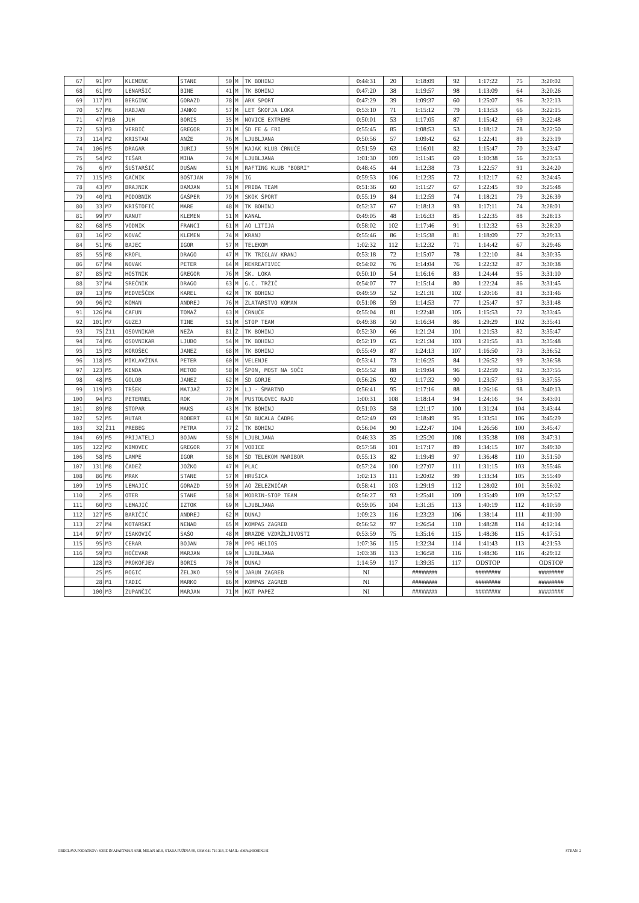| 67 | 91 | M7 | KLEMENC | STANE | 50 | M | TK BOHINJ | 0:44:31 | 20 | 1:18:09 | 92 | 1:17:22 | 75 | 3:20:02 |
| 68 | 61 | M9 | LENARŠIČ | BINE | 41 | M | TK BOHINJ | 0:47:20 | 38 | 1:19:57 | 98 | 1:13:09 | 64 | 3:20:26 |
| 69 | 117 | M1 | BERGINC | GORAZD | 78 | M | ARX SPORT | 0:47:29 | 39 | 1:09:37 | 60 | 1:25:07 | 96 | 3:22:13 |
| 70 | 57 | M6 | HABJAN | JANKO | 57 | M | LET ŠKOFJA LOKA | 0:53:10 | 71 | 1:15:12 | 79 | 1:13:53 | 66 | 3:22:15 |
| 71 | 47 | M10 | JUH | BORIS | 35 | M | NOVICE EXTREME | 0:50:01 | 53 | 1:17:05 | 87 | 1:15:42 | 69 | 3:22:48 |
| 72 | 53 | M3 | VERBIČ | GREGOR | 71 | M | ŠD FE & FRI | 0:55:45 | 85 | 1:08:53 | 53 | 1:18:12 | 78 | 3:22:50 |
| 73 | 114 | M2 | KRISTAN | ANŽE | 76 | M | LJUBLJANA | 0:50:56 | 57 | 1:09:42 | 62 | 1:22:41 | 89 | 3:23:19 |
| 74 | 106 | M5 | DRAGAR | JURIJ | 59 | M | KAJAK KLUB ČRNUČE | 0:51:59 | 63 | 1:16:01 | 82 | 1:15:47 | 70 | 3:23:47 |
| 75 | 54 | M2 | TEŠAR | MIHA | 74 | M | LJUBLJANA | 1:01:30 | 109 | 1:11:45 | 69 | 1:10:38 | 56 | 3:23:53 |
| 76 | 6 | M7 | ŠUŠTARŠIČ | DUŠAN | 51 | M | RAFTING KLUB "BOBRI" | 0:48:45 | 44 | 1:12:38 | 73 | 1:22:57 | 91 | 3:24:20 |
| 77 | 115 | M3 | GAČNIK | BOŠTJAN | 70 | M | IG | 0:59:53 | 106 | 1:12:35 | 72 | 1:12:17 | 62 | 3:24:45 |
| 78 | 43 | M7 | BRAJNIK | DAMJAN | 51 | M | PRIBA TEAM | 0:51:36 | 60 | 1:11:27 | 67 | 1:22:45 | 90 | 3:25:48 |
| 79 | 40 | M1 | PODOBNIK | GAŠPER | 79 | M | SKOK ŠPORT | 0:55:19 | 84 | 1:12:59 | 74 | 1:18:21 | 79 | 3:26:39 |
| 80 | 33 | M7 | KRIŠTOFIČ | MARE | 48 | M | TK BOHINJ | 0:52:37 | 67 | 1:18:13 | 93 | 1:17:11 | 74 | 3:28:01 |
| 81 | 99 | M7 | NANUT | KLEMEN | 51 | M | KANAL | 0:49:05 | 48 | 1:16:33 | 85 | 1:22:35 | 88 | 3:28:13 |
| 82 | 68 | M5 | VODNIK | FRANCI | 61 | M | AO LITIJA | 0:58:02 | 102 | 1:17:46 | 91 | 1:12:32 | 63 | 3:28:20 |
| 83 | 16 | M2 | KOVAČ | KLEMEN | 74 | M | KRANJ | 0:55:46 | 86 | 1:15:38 | 81 | 1:18:09 | 77 | 3:29:33 |
| 84 | 51 | M6 | BAJEC | IGOR | 57 | M | TELEKOM | 1:02:32 | 112 | 1:12:32 | 71 | 1:14:42 | 67 | 3:29:46 |
| 85 | 55 | M8 | KROFL | DRAGO | 47 | M | TK TRIGLAV KRANJ | 0:53:18 | 72 | 1:15:07 | 78 | 1:22:10 | 84 | 3:30:35 |
| 86 | 67 | M4 | NOVAK | PETER | 64 | M | REKREATIVEC | 0:54:02 | 76 | 1:14:04 | 76 | 1:22:32 | 87 | 3:30:38 |
| 87 | 85 | M2 | HOSTNIK | GREGOR | 76 | M | ŠK. LOKA | 0:50:10 | 54 | 1:16:16 | 83 | 1:24:44 | 95 | 3:31:10 |
| 88 | 37 | M4 | SREČNIK | DRAGO | 63 | M | G.C. TRŽIČ | 0:54:07 | 77 | 1:15:14 | 80 | 1:22:24 | 86 | 3:31:45 |
| 89 | 13 | M9 | MEDVEŠČEK | KAREL | 42 | M | TK BOHINJ | 0:49:59 | 52 | 1:21:31 | 102 | 1:20:16 | 81 | 3:31:46 |
| 90 | 96 | M2 | KOMAN | ANDREJ | 76 | M | ZLATARSTVO KOMAN | 0:51:08 | 59 | 1:14:53 | 77 | 1:25:47 | 97 | 3:31:48 |
| 91 | 126 | M4 | CAFUN | TOMAŽ | 63 | M | ČRNUČE | 0:55:04 | 81 | 1:22:48 | 105 | 1:15:53 | 72 | 3:33:45 |
| 92 | 101 | M7 | GUZEJ | TINE | 51 | M | STOP TEAM | 0:49:38 | 50 | 1:16:34 | 86 | 1:29:29 | 102 | 3:35:41 |
| 93 | 75 | Ž11 | OSOVNIKAR | NEŽA | 81 | Ž | TK BOHINJ | 0:52:30 | 66 | 1:21:24 | 101 | 1:21:53 | 82 | 3:35:47 |
| 94 | 74 | M6 | OSOVNIKAR | LJUBO | 54 | M | TK BOHINJ | 0:52:19 | 65 | 1:21:34 | 103 | 1:21:55 | 83 | 3:35:48 |
| 95 | 15 | M3 | KOROŠEC | JANEZ | 68 | M | TK BOHINJ | 0:55:49 | 87 | 1:24:13 | 107 | 1:16:50 | 73 | 3:36:52 |
| 96 | 118 | M5 | MIKLAVŽINA | PETER | 60 | M | VELENJE | 0:53:41 | 73 | 1:16:25 | 84 | 1:26:52 | 99 | 3:36:58 |
| 97 | 123 | M5 | KENDA | METOD | 58 | M | ŠPON, MOST NA SOČI | 0:55:52 | 88 | 1:19:04 | 96 | 1:22:59 | 92 | 3:37:55 |
| 98 | 48 | M5 | GOLOB | JANEZ | 62 | M | ŠD GORJE | 0:56:26 | 92 | 1:17:32 | 90 | 1:23:57 | 93 | 3:37:55 |
| 99 | 119 | M3 | TRŠEK | MATJAŽ | 72 | M | LJ - ŠMARTNO | 0:56:41 | 95 | 1:17:16 | 88 | 1:26:16 | 98 | 3:40:13 |
| 100 | 94 | M3 | PETERNEL | ROK | 70 | M | PUSTOLOVEC RAJD | 1:00:31 | 108 | 1:18:14 | 94 | 1:24:16 | 94 | 3:43:01 |
| 101 | 89 | M8 | STOPAR | MAKS | 43 | M | TK BOHINJ | 0:51:03 | 58 | 1:21:17 | 100 | 1:31:24 | 104 | 3:43:44 |
| 102 | 52 | M5 | RUTAR | ROBERT | 61 | M | ŠD BUCALA ČADRG | 0:52:49 | 69 | 1:18:49 | 95 | 1:33:51 | 106 | 3:45:29 |
| 103 | 32 | Ž11 | PREBEG | PETRA | 77 | Ž | TK BOHINJ | 0:56:04 | 90 | 1:22:47 | 104 | 1:26:56 | 100 | 3:45:47 |
| 104 | 69 | M5 | PRIJATELJ | BOJAN | 58 | M | LJUBLJANA | 0:46:33 | 35 | 1:25:20 | 108 | 1:35:38 | 108 | 3:47:31 |
| 105 | 122 | M2 | KIMOVEC | GREGOR | 77 | M | VODICE | 0:57:58 | 101 | 1:17:17 | 89 | 1:34:15 | 107 | 3:49:30 |
| 106 | 58 | M5 | LAMPE | IGOR | 58 | M | ŠD TELEKOM MARIBOR | 0:55:13 | 82 | 1:19:49 | 97 | 1:36:48 | 110 | 3:51:50 |
| 107 | 131 | M8 | ČADEŽ | JOŽKO | 47 | M | PLAC | 0:57:24 | 100 | 1:27:07 | 111 | 1:31:15 | 103 | 3:55:46 |
| 108 | 86 | M6 | MRAK | STANE | 57 | M | HRUŠICA | 1:02:13 | 111 | 1:20:02 | 99 | 1:33:34 | 105 | 3:55:49 |
| 109 | 19 | M5 | LEMAJIČ | GORAZD | 59 | M | AO ŽELEZNIČAR | 0:58:41 | 103 | 1:29:19 | 112 | 1:28:02 | 101 | 3:56:02 |
| 110 | 2 | M5 | OTER | STANE | 58 | M | MODRIN-STOP TEAM | 0:56:27 | 93 | 1:25:41 | 109 | 1:35:49 | 109 | 3:57:57 |
| 111 | 60 | M3 | LEMAJIČ | IZTOK | 69 | M | LJUBLJANA | 0:59:05 | 104 | 1:31:35 | 113 | 1:40:19 | 112 | 4:10:59 |
| 112 | 127 | M5 | BARIČIČ | ANDREJ | 62 | M | DUNAJ | 1:09:23 | 116 | 1:23:23 | 106 | 1:38:14 | 111 | 4:11:00 |
| 113 | 27 | M4 | KOTARSKI | NENAD | 65 | M | KOMPAS ZAGREB | 0:56:52 | 97 | 1:26:54 | 110 | 1:48:28 | 114 | 4:12:14 |
| 114 | 97 | M7 | ISAKOVIČ | SAŠO | 48 | M | BRAZDE VZDRŽLJIVOSTI | 0:53:59 | 75 | 1:35:16 | 115 | 1:48:36 | 115 | 4:17:51 |
| 115 | 95 | M3 | CERAR | BOJAN | 70 | M | PPG HELIOS | 1:07:36 | 115 | 1:32:34 | 114 | 1:41:43 | 113 | 4:21:53 |
| 116 | 59 | M3 | HOČEVAR | MARJAN | 69 | M | LJUBLJANA | 1:03:38 | 113 | 1:36:58 | 116 | 1:48:36 | 116 | 4:29:12 |
| | 128 | M3 | PROKOFJEV | BORIS | 70 | M | DUNAJ | 1:14:59 | 117 | 1:39:35 | 117 | ODSTOP | | ODSTOP |
| | 25 | M5 | ROGIĆ | ŽELJKO | 59 | M | JARUN ZAGREB | NI | | ######## | | ######## | | ######## |
| | 28 | M1 | TADIĆ | MARKO | 86 | M | KOMPAS ZAGREB | NI | | ######## | | ######## | | ######## |
| | 100 | M3 | ZUPANČIČ | MARJAN | 71 | M | KGT PAPEŽ | NI | | ######## | | ######## | | ######## |
OBDELAVA PODATKOV: SOBE IN APARTMAJI ARH, MILAN ARH, STARA FUŽINA 88, GSM:041 716 318, E-MAIL: AMA@BOHINJ.SI STRAN: 2